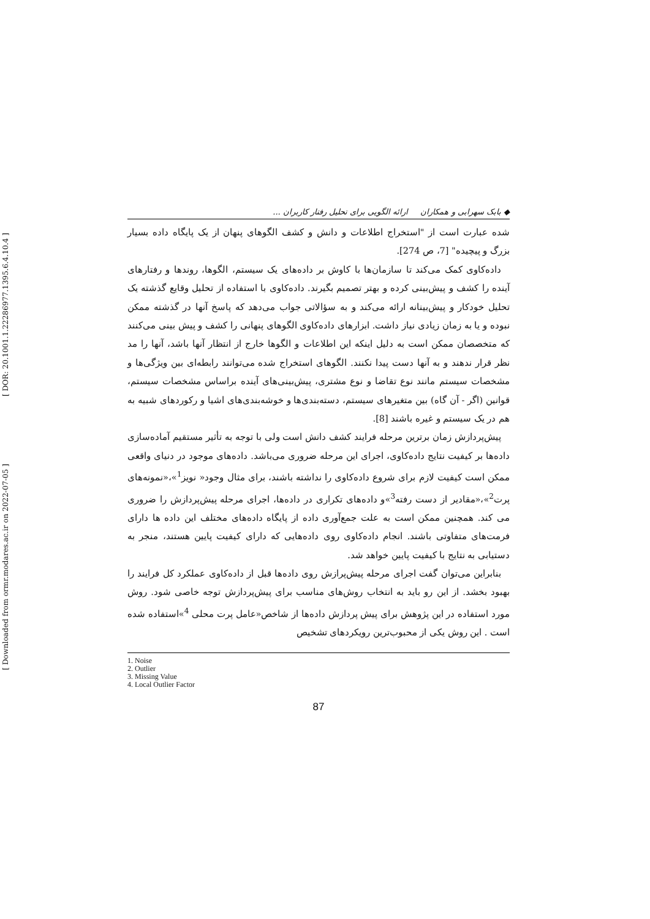[ DOR: 20.1001.1.22286977.1395.6.4.10.4 ]
[ Downloaded from ormr.modares.ac.ir on 2022-07-05 ]
◆ بابک سهرابی و همکاران ارائه الگویی برای تحلیل رفتار کاربران ...
شده عبارت است از "استخراج اطلاعات و دانش و کشف الگوهای پنهان از یک پایگاه داده بسیار بزرگ و پیچیده" [7، ص 274].
داده‌کاوی کمک می‌کند تا سازمان‌ها با کاوش بر داده‌های یک سیستم، الگوها، روندها و رفتارهای آینده را کشف و پیش‌بینی کرده و بهتر تصمیم بگیرند. داده‌کاوی با استفاده از تحلیل وقایع گذشته یک تحلیل خودکار و پیش‌بینانه ارائه می‌کند و به سؤالاتی جواب می‌دهد که پاسخ آنها در گذشته ممکن نبوده و یا به زمان زیادی نیاز داشت. ابزارهای داده‌کاوی الگوهای پنهانی را کشف و پیش بینی می‌کنند که متخصصان ممکن است به دلیل اینکه این اطلاعات و الگوها خارج از انتظار آنها باشد، آنها را مد نظر قرار ندهند و به آنها دست پیدا نکنند. الگوهای استخراج شده می‌توانند رابطه‌ای بین ویژگی‌ها و مشخصات سیستم مانند نوع تقاضا و نوع مشتری، پیش‌بینی‌های آینده براساس مشخصات سیستم، قوانین (اگر - آن گاه) بین متغیرهای سیستم، دسته‌بندی‌ها و خوشه‌بندی‌های اشیا و رکوردهای شبیه به هم در یک سیستم و غیره باشند [8].
پیش‌پردازش زمان برترین مرحله فرایند کشف دانش است ولی با توجه به تأثیر مستقیم آماده‌سازی داده‌ها بر کیفیت نتایج داده‌کاوی، اجرای این مرحله ضروری می‌باشد. داده‌های موجود در دنیای واقعی ممکن است کیفیت لازم برای شروع داده‌کاوی را نداشته باشند، برای مثال وجود« نویز<sup>1</sup>»،«نمونه‌های پرت<sup>2</sup>»،«مقادیر از دست رفته<sup>3</sup>»و داده‌های تکراری در داده‌ها، اجرای مرحله پیش‌پردازش را ضروری می کند. همچنین ممکن است به علت جمع‌آوری داده از پایگاه داده‌های مختلف این داده ها دارای فرمت‌های متفاوتی باشند. انجام داده‌کاوی روی داده‌هایی که دارای کیفیت پایین هستند، منجر به دستیابی به نتایج با کیفیت پایین خواهد شد.
بنابراین می‌توان گفت اجرای مرحله پیش‌پرازش روی داده‌ها قبل از داده‌کاوی عملکرد کل فرایند را بهبود بخشد. از این رو باید به انتخاب روش‌های مناسب برای پیش‌پردازش توجه خاصی شود. روش مورد استفاده در این پژوهش برای پیش پردازش داده‌ها از شاخص«عامل پرت محلی <sup>4</sup>»استفاده شده است . این روش یکی از محبوب‌ترین رویکردهای تشخیص
1. Noise
2. Outlier
3. Missing Value
4. Local Outlier Factor
87